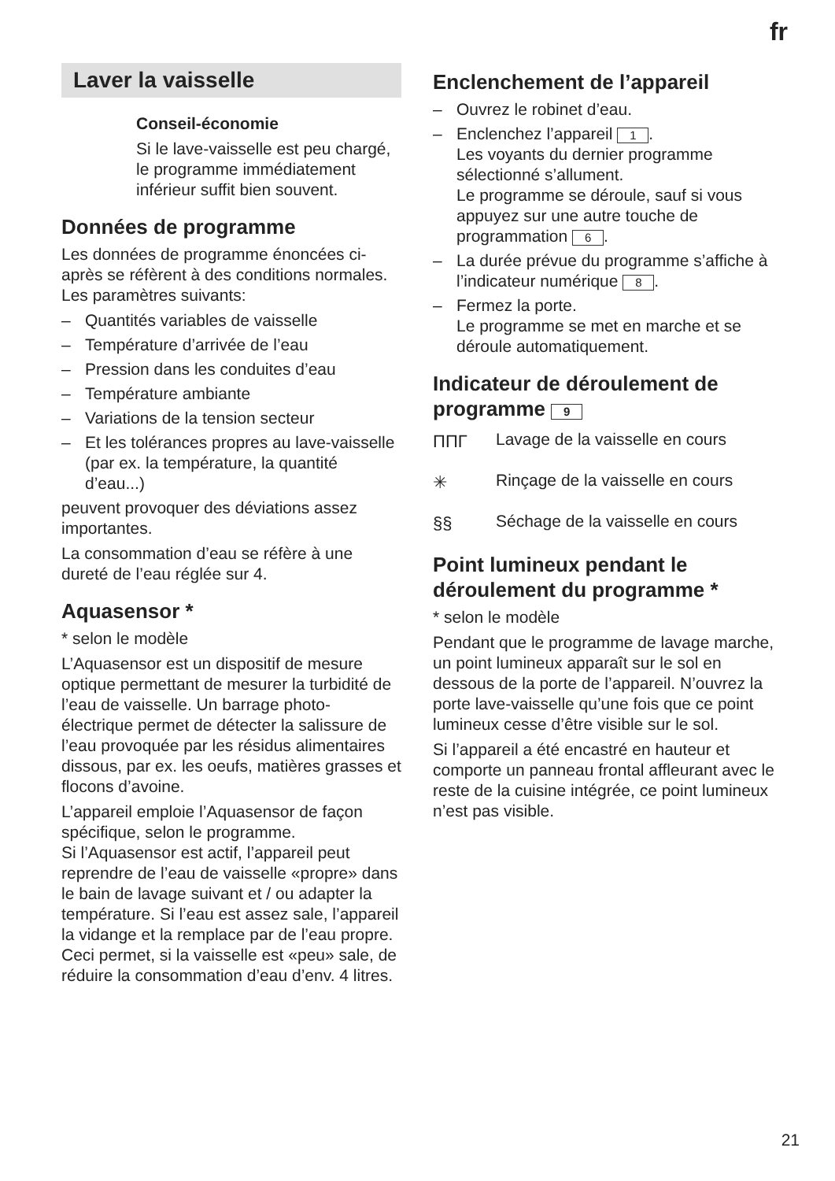fr
Laver la vaisselle
Conseil-économie
Si le lave-vaisselle est peu chargé, le programme immédiatement inférieur suffit bien souvent.
Données de programme
Les données de programme énoncées ci-après se réfèrent à des conditions normales.
Les paramètres suivants:
– Quantités variables de vaisselle
– Température d’arrivée de l’eau
– Pression dans les conduites d’eau
– Température ambiante
– Variations de la tension secteur
– Et les tolérances propres au lave-vaisselle (par ex. la température, la quantité d’eau...)
peuvent provoquer des déviations assez importantes.
La consommation d’eau se réfère à une dureté de l’eau réglée sur 4.
Aquasensor *
* selon le modèle
L’Aquasensor est un dispositif de mesure optique permettant de mesurer la turbidité de l’eau de vaisselle. Un barrage photo-électrique permet de détecter la salissure de l’eau provoquée par les résidus alimentaires dissous, par ex. les oeufs, matières grasses et flocons d’avoine.
L’appareil emploie l’Aquasensor de façon spécifique, selon le programme.
Si l’Aquasensor est actif, l’appareil peut reprendre de l’eau de vaisselle «propre» dans le bain de lavage suivant et / ou adapter la température. Si l’eau est assez sale, l’appareil la vidange et la remplace par de l’eau propre. Ceci permet, si la vaisselle est «peu» sale, de réduire la consommation d’eau d’env. 4 litres.
Enclenchement de l’appareil
– Ouvrez le robinet d’eau.
– Enclenchez l’appareil 1.
Les voyants du dernier programme sélectionné s’allument.
Le programme se déroule, sauf si vous appuyez sur une autre touche de programmation 6.
– La durée prévue du programme s’affiche à l’indicateur numérique 8.
– Fermez la porte.
Le programme se met en marche et se déroule automatiquement.
Indicateur de déroulement de programme 9
ΠΠΓ
Lavage de la vaisselle en cours
✳
Rinçage de la vaisselle en cours
§§
Séchage de la vaisselle en cours
Point lumineux pendant le déroulement du programme *
* selon le modèle
Pendant que le programme de lavage marche, un point lumineux apparaît sur le sol en dessous de la porte de l’appareil. N’ouvrez la porte lave-vaisselle qu’une fois que ce point lumineux cesse d’être visible sur le sol.
Si l’appareil a été encastré en hauteur et comporte un panneau frontal affleurant avec le reste de la cuisine intégrée, ce point lumineux n’est pas visible.
21